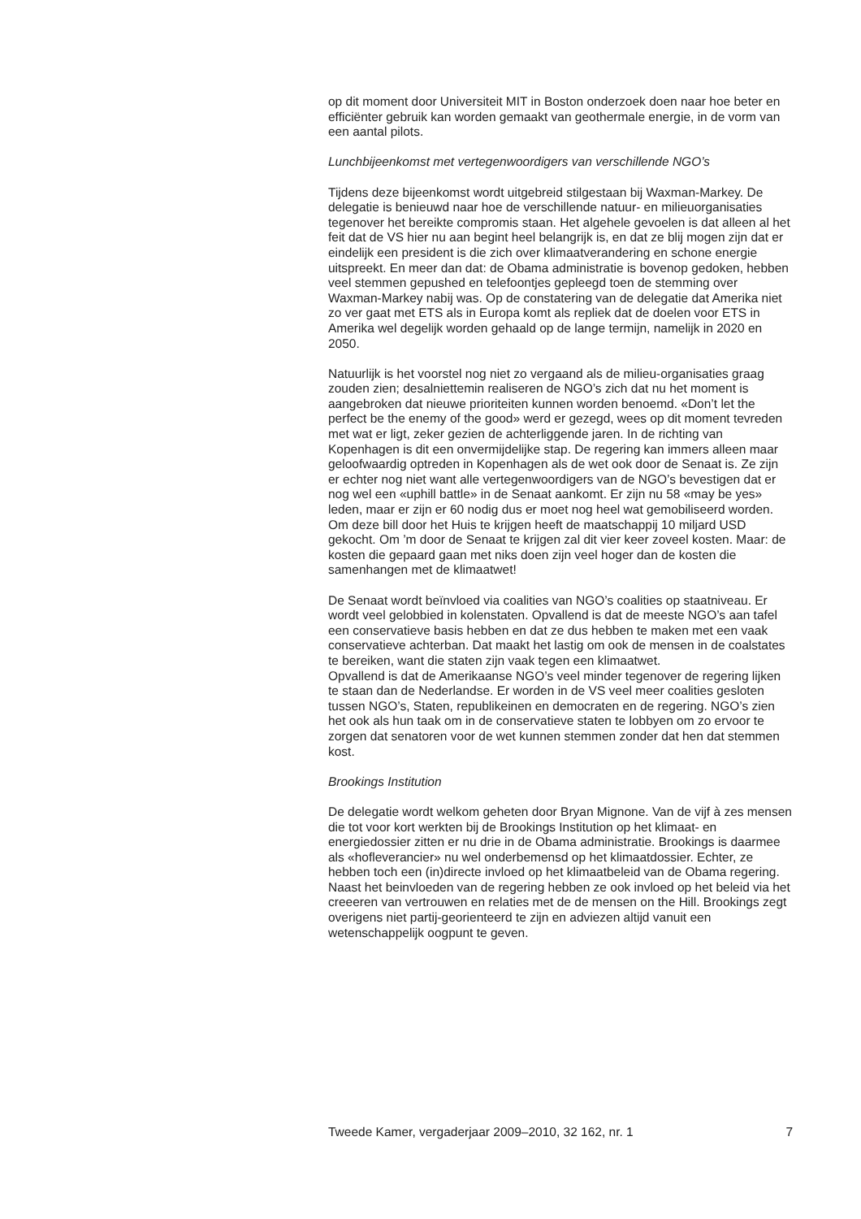op dit moment door Universiteit MIT in Boston onderzoek doen naar hoe beter en efficiënter gebruik kan worden gemaakt van geothermale energie, in de vorm van een aantal pilots.
Lunchbijeenkomst met vertegenwoordigers van verschillende NGO’s
Tijdens deze bijeenkomst wordt uitgebreid stilgestaan bij Waxman-Markey. De delegatie is benieuwd naar hoe de verschillende natuur- en milieuorganisaties tegenover het bereikte compromis staan. Het algehele gevoelen is dat alleen al het feit dat de VS hier nu aan begint heel belangrijk is, en dat ze blij mogen zijn dat er eindelijk een president is die zich over klimaatverandering en schone energie uitspreekt. En meer dan dat: de Obama administratie is bovenop gedoken, hebben veel stemmen gepushed en telefoontjes gepleegd toen de stemming over Waxman-Markey nabij was. Op de constatering van de delegatie dat Amerika niet zo ver gaat met ETS als in Europa komt als repliek dat de doelen voor ETS in Amerika wel degelijk worden gehaald op de lange termijn, namelijk in 2020 en 2050.
Natuurlijk is het voorstel nog niet zo vergaand als de milieu-organisaties graag zouden zien; desalniettemin realiseren de NGO’s zich dat nu het moment is aangebroken dat nieuwe prioriteiten kunnen worden benoemd. «Don’t let the perfect be the enemy of the good» werd er gezegd, wees op dit moment tevreden met wat er ligt, zeker gezien de achterliggende jaren. In de richting van Kopenhagen is dit een onvermijdelijke stap. De regering kan immers alleen maar geloofwaardig optreden in Kopenhagen als de wet ook door de Senaat is. Ze zijn er echter nog niet want alle vertegenwoordigers van de NGO’s bevestigen dat er nog wel een «uphill battle» in de Senaat aankomt. Er zijn nu 58 «may be yes» leden, maar er zijn er 60 nodig dus er moet nog heel wat gemobiliseerd worden. Om deze bill door het Huis te krijgen heeft de maatschappij 10 miljard USD gekocht. Om ’m door de Senaat te krijgen zal dit vier keer zoveel kosten. Maar: de kosten die gepaard gaan met niks doen zijn veel hoger dan de kosten die samenhangen met de klimaatwet!
De Senaat wordt beïnvloed via coalities van NGO’s coalities op staatniveau. Er wordt veel gelobbied in kolenstaten. Opvallend is dat de meeste NGO’s aan tafel een conservatieve basis hebben en dat ze dus hebben te maken met een vaak conservatieve achterban. Dat maakt het lastig om ook de mensen in de coalstates te bereiken, want die staten zijn vaak tegen een klimaatwet.
Opvallend is dat de Amerikaanse NGO’s veel minder tegenover de regering lijken te staan dan de Nederlandse. Er worden in de VS veel meer coalities gesloten tussen NGO’s, Staten, republikeinen en democraten en de regering. NGO’s zien het ook als hun taak om in de conservatieve staten te lobbyen om zo ervoor te zorgen dat senatoren voor de wet kunnen stemmen zonder dat hen dat stemmen kost.
Brookings Institution
De delegatie wordt welkom geheten door Bryan Mignone. Van de vijf à zes mensen die tot voor kort werkten bij de Brookings Institution op het klimaat- en energiedossier zitten er nu drie in de Obama administratie. Brookings is daarmee als «hofleverancier» nu wel onderbemensd op het klimaatdossier. Echter, ze hebben toch een (in)directe invloed op het klimaatbeleid van de Obama regering. Naast het beinvloeden van de regering hebben ze ook invloed op het beleid via het creeeren van vertrouwen en relaties met de de mensen on the Hill. Brookings zegt overigens niet partij-georienteerd te zijn en adviezen altijd vanuit een wetenschappelijk oogpunt te geven.
Tweede Kamer, vergaderjaar 2009–2010, 32 162, nr. 1 7